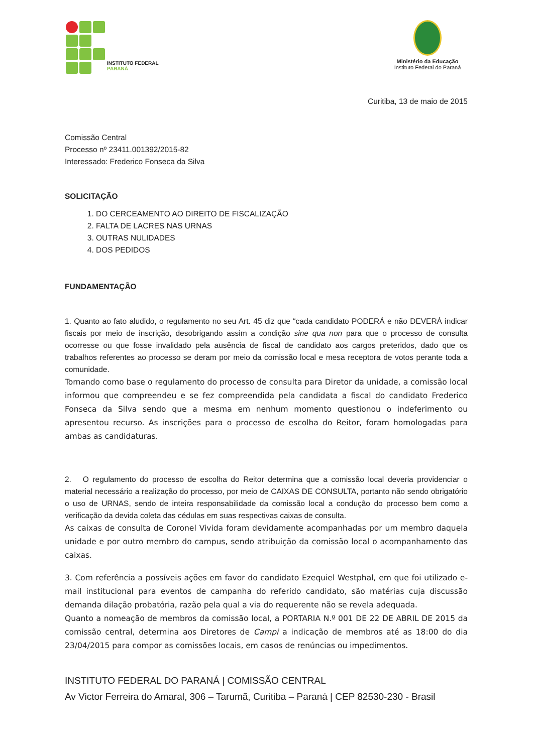INSTITUTO FEDERAL
PARANÁ
Ministério da Educação
Instituto Federal do Paraná
Curitiba, 13 de maio de 2015
Comissão Central
Processo nº 23411.001392/2015-82
Interessado: Frederico Fonseca da Silva
SOLICITAÇÃO
1. DO CERCEAMENTO AO DIREITO DE FISCALIZAÇÃO
2. FALTA DE LACRES NAS URNAS
3. OUTRAS NULIDADES
4. DOS PEDIDOS
FUNDAMENTAÇÃO
1. Quanto ao fato aludido, o regulamento no seu Art. 45 diz que “cada candidato PODERÁ e não DEVERÁ indicar fiscais por meio de inscrição, desobrigando assim a condição sine qua non para que o processo de consulta ocorresse ou que fosse invalidado pela ausência de fiscal de candidato aos cargos preteridos, dado que os trabalhos referentes ao processo se deram por meio da comissão local e mesa receptora de votos perante toda a comunidade.
Tomando como base o regulamento do processo de consulta para Diretor da unidade, a comissão local informou que compreendeu e se fez compreendida pela candidata a fiscal do candidato Frederico Fonseca da Silva sendo que a mesma em nenhum momento questionou o indeferimento ou apresentou recurso. As inscrições para o processo de escolha do Reitor, foram homologadas para ambas as candidaturas.
2. O regulamento do processo de escolha do Reitor determina que a comissão local deveria providenciar o material necessário a realização do processo, por meio de CAIXAS DE CONSULTA, portanto não sendo obrigatório o uso de URNAS, sendo de inteira responsabilidade da comissão local a condução do processo bem como a verificação da devida coleta das cédulas em suas respectivas caixas de consulta.
As caixas de consulta de Coronel Vivida foram devidamente acompanhadas por um membro daquela unidade e por outro membro do campus, sendo atribuição da comissão local o acompanhamento das caixas.
3. Com referência a possíveis ações em favor do candidato Ezequiel Westphal, em que foi utilizado e-mail institucional para eventos de campanha do referido candidato, são matérias cuja discussão demanda dilação probatória, razão pela qual a via do requerente não se revela adequada.
Quanto a nomeação de membros da comissão local, a PORTARIA N.º 001 DE 22 DE ABRIL DE 2015 da comissão central, determina aos Diretores de Campi a indicação de membros até as 18:00 do dia 23/04/2015 para compor as comissões locais, em casos de renúncias ou impedimentos.
INSTITUTO FEDERAL DO PARANÁ | COMISSÃO CENTRAL
Av Victor Ferreira do Amaral, 306 – Tarumã, Curitiba – Paraná | CEP 82530-230 - Brasil